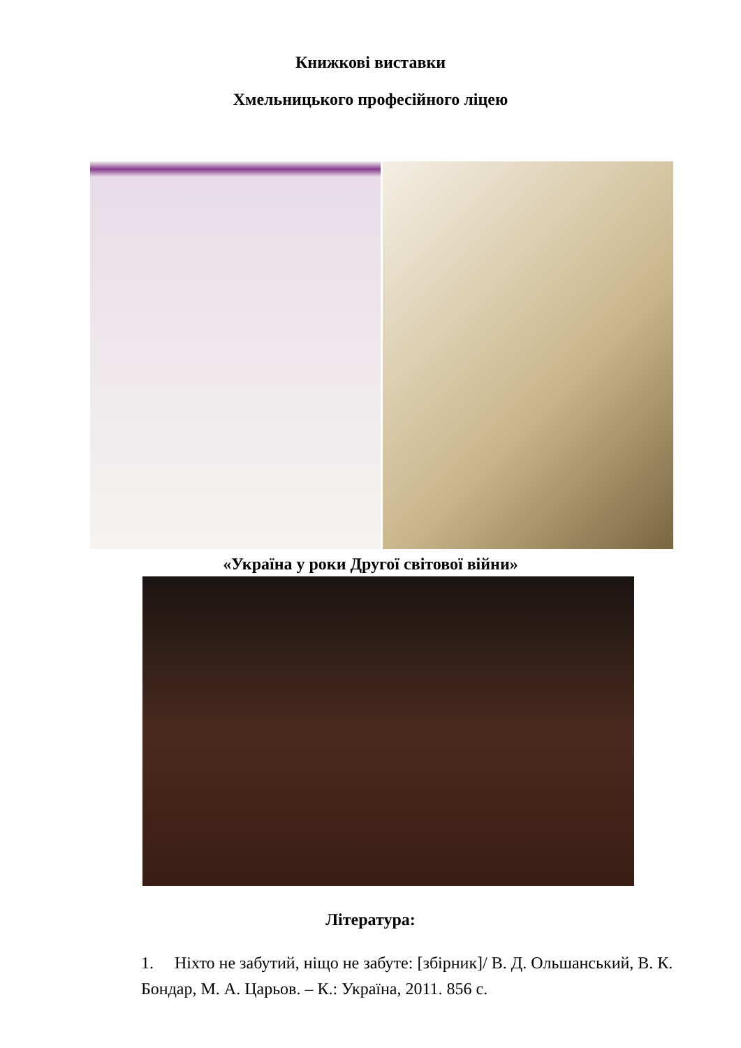Книжкові виставки
Хмельницького професійного ліцею
«Україна у роки Другої світової війни»
Література:
1. Ніхто не забутий, ніщо не забуте: [збірник]/ В. Д. Ольшанський, В. К. Бондар, М. А. Царьов. – К.: Україна, 2011. 856 с.